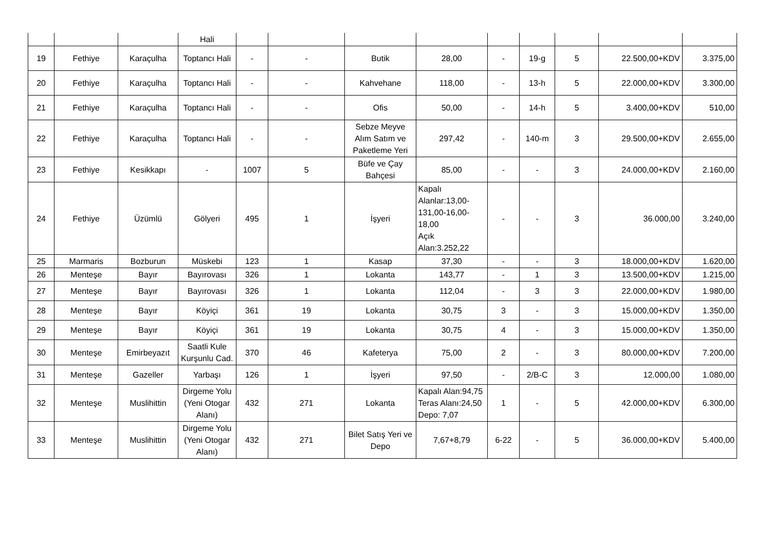| | | | Hali | | | | | | | | | |
| 19 | Fethiye | Karaçulha | Toptancı Hali | - | - | Butik | 28,00 | - | 19-g | 5 | 22.500,00+KDV | 3.375,00 |
| 20 | Fethiye | Karaçulha | Toptancı Hali | - | - | Kahvehane | 118,00 | - | 13-h | 5 | 22.000,00+KDV | 3.300,00 |
| 21 | Fethiye | Karaçulha | Toptancı Hali | - | - | Ofis | 50,00 | - | 14-h | 5 | 3.400,00+KDV | 510,00 |
| 22 | Fethiye | Karaçulha | Toptancı Hali | - | - | Sebze Meyve Alım Satım ve Paketleme Yeri | 297,42 | - | 140-m | 3 | 29.500,00+KDV | 2.655,00 |
| 23 | Fethiye | Kesikkapı | - | 1007 | 5 | Büfe ve Çay Bahçesi | 85,00 | - | - | 3 | 24.000,00+KDV | 2.160,00 |
| 24 | Fethiye | Üzümlü | Gölyeri | 495 | 1 | İşyeri | Kapalı Alanlar:13,00-131,00-16,00-18,00 Açık Alan:3.252,22 | - | - | 3 | 36.000,00 | 3.240,00 |
| 25 | Marmaris | Bozburun | Müskebi | 123 | 1 | Kasap | 37,30 | - | - | 3 | 18.000,00+KDV | 1.620,00 |
| 26 | Menteşe | Bayır | Bayırovası | 326 | 1 | Lokanta | 143,77 | - | 1 | 3 | 13.500,00+KDV | 1.215,00 |
| 27 | Menteşe | Bayır | Bayırovası | 326 | 1 | Lokanta | 112,04 | - | 3 | 3 | 22.000,00+KDV | 1.980,00 |
| 28 | Menteşe | Bayır | Köyiçi | 361 | 19 | Lokanta | 30,75 | 3 | - | 3 | 15.000,00+KDV | 1.350,00 |
| 29 | Menteşe | Bayır | Köyiçi | 361 | 19 | Lokanta | 30,75 | 4 | - | 3 | 15.000,00+KDV | 1.350,00 |
| 30 | Menteşe | Emirbeyazıt | Saatli Kule Kurşunlu Cad. | 370 | 46 | Kafeterya | 75,00 | 2 | - | 3 | 80.000,00+KDV | 7.200,00 |
| 31 | Menteşe | Gazeller | Yarbaşı | 126 | 1 | İşyeri | 97,50 | - | 2/B-C | 3 | 12.000,00 | 1.080,00 |
| 32 | Menteşe | Muslihittin | Dirgeme Yolu (Yeni Otogar Alanı) | 432 | 271 | Lokanta | Kapalı Alan:94,75 Teras Alanı:24,50 Depo: 7,07 | 1 | - | 5 | 42.000,00+KDV | 6.300,00 |
| 33 | Menteşe | Muslihittin | Dirgeme Yolu (Yeni Otogar Alanı) | 432 | 271 | Bilet Satış Yeri ve Depo | 7,67+8,79 | 6-22 | - | 5 | 36.000,00+KDV | 5.400,00 |